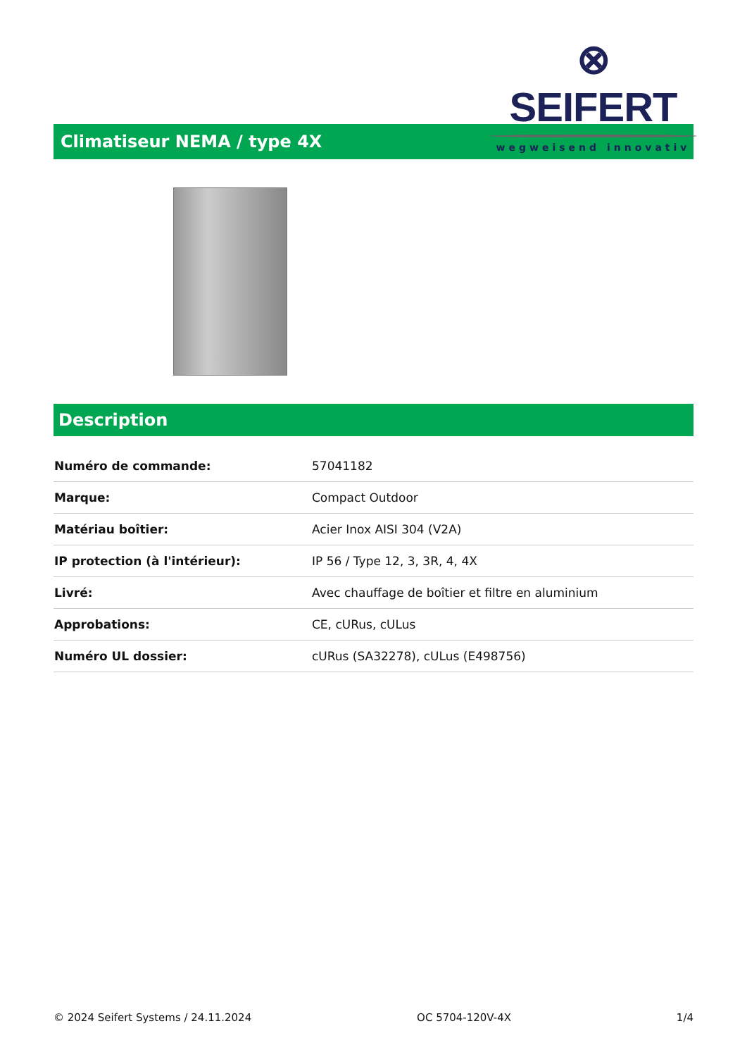⊗ SEIFERT
wegweisend innovativ
Climatiseur NEMA / type 4X
Description
| Numéro de commande: | 57041182 |
| Marque: | Compact Outdoor |
| Matériau boîtier: | Acier Inox AISI 304 (V2A) |
| IP protection (à l'intérieur): | IP 56 / Type 12, 3, 3R, 4, 4X |
| Livré: | Avec chauffage de boîtier et filtre en aluminium |
| Approbations: | CE, cURus, cULus |
| Numéro UL dossier: | cURus (SA32278), cULus (E498756) |
© 2024 Seifert Systems / 24.11.2024 OC 5704-120V-4X 1/4